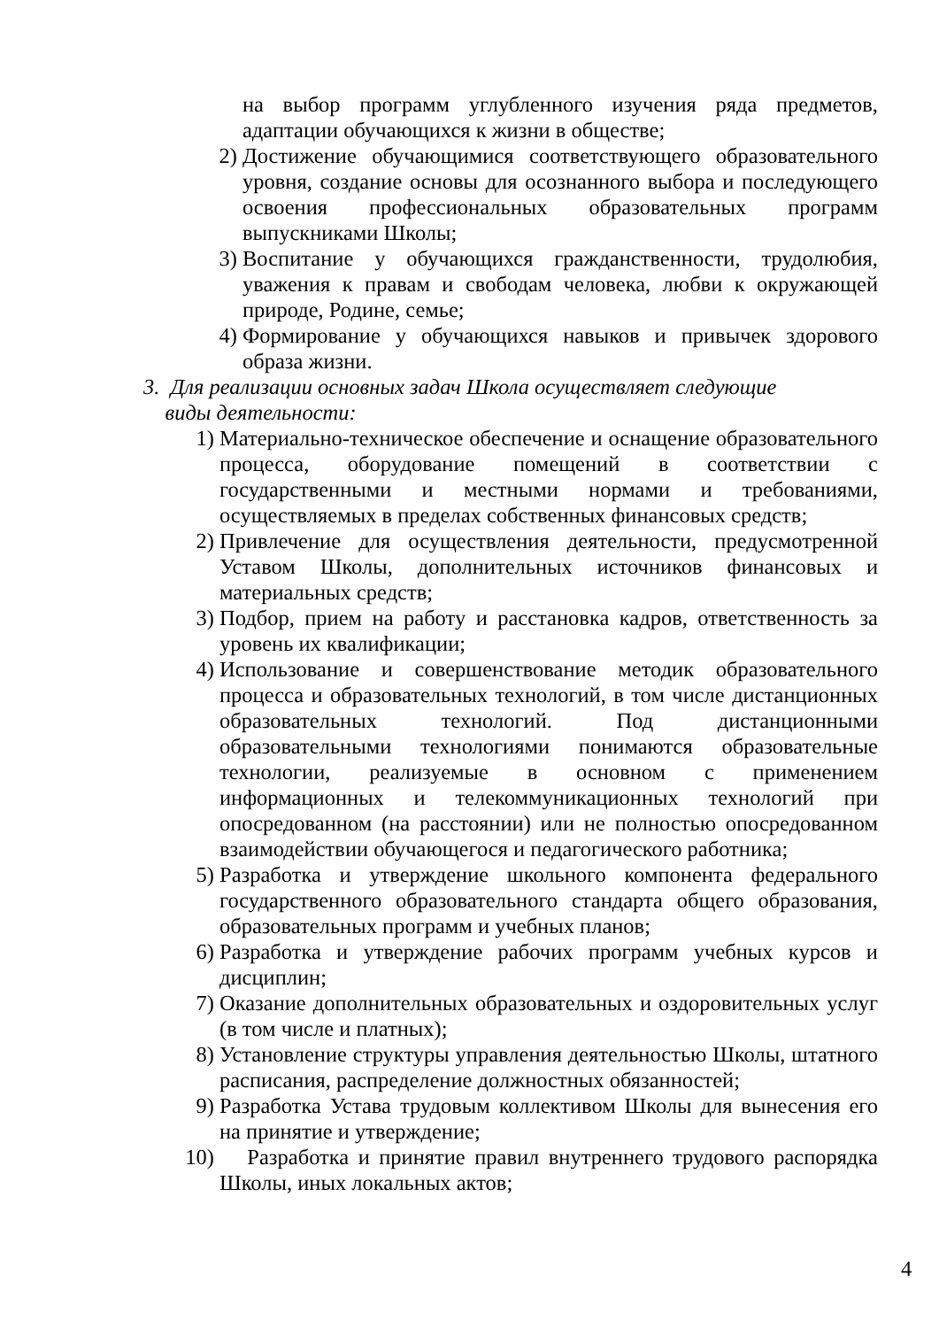на выбор программ углубленного изучения ряда предметов, адаптации обучающихся к жизни в обществе;
2) Достижение обучающимися соответствующего образовательного уровня, создание основы для осознанного выбора и последующего освоения профессиональных образовательных программ выпускниками Школы;
3) Воспитание у обучающихся гражданственности, трудолюбия, уважения к правам и свободам человека, любви к окружающей природе, Родине, семье;
4) Формирование у обучающихся навыков и привычек здорового образа жизни.
3. Для реализации основных задач Школа осуществляет следующие
виды деятельности:
1) Материально-техническое обеспечение и оснащение образовательного процесса, оборудование помещений в соответствии с государственными и местными нормами и требованиями, осуществляемых в пределах собственных финансовых средств;
2) Привлечение для осуществления деятельности, предусмотренной Уставом Школы, дополнительных источников финансовых и материальных средств;
3) Подбор, прием на работу и расстановка кадров, ответственность за уровень их квалификации;
4) Использование и совершенствование методик образовательного процесса и образовательных технологий, в том числе дистанционных образовательных технологий. Под дистанционными образовательными технологиями понимаются образовательные технологии, реализуемые в основном с применением информационных и телекоммуникационных технологий при опосредованном (на расстоянии) или не полностью опосредованном взаимодействии обучающегося и педагогического работника;
5) Разработка и утверждение школьного компонента федерального государственного образовательного стандарта общего образования, образовательных программ и учебных планов;
6) Разработка и утверждение рабочих программ учебных курсов и дисциплин;
7) Оказание дополнительных образовательных и оздоровительных услуг (в том числе и платных);
8) Установление структуры управления деятельностью Школы, штатного расписания, распределение должностных обязанностей;
9) Разработка Устава трудовым коллективом Школы для вынесения его на принятие и утверждение;
10) Разработка и принятие правил внутреннего трудового распорядка Школы, иных локальных актов;
4